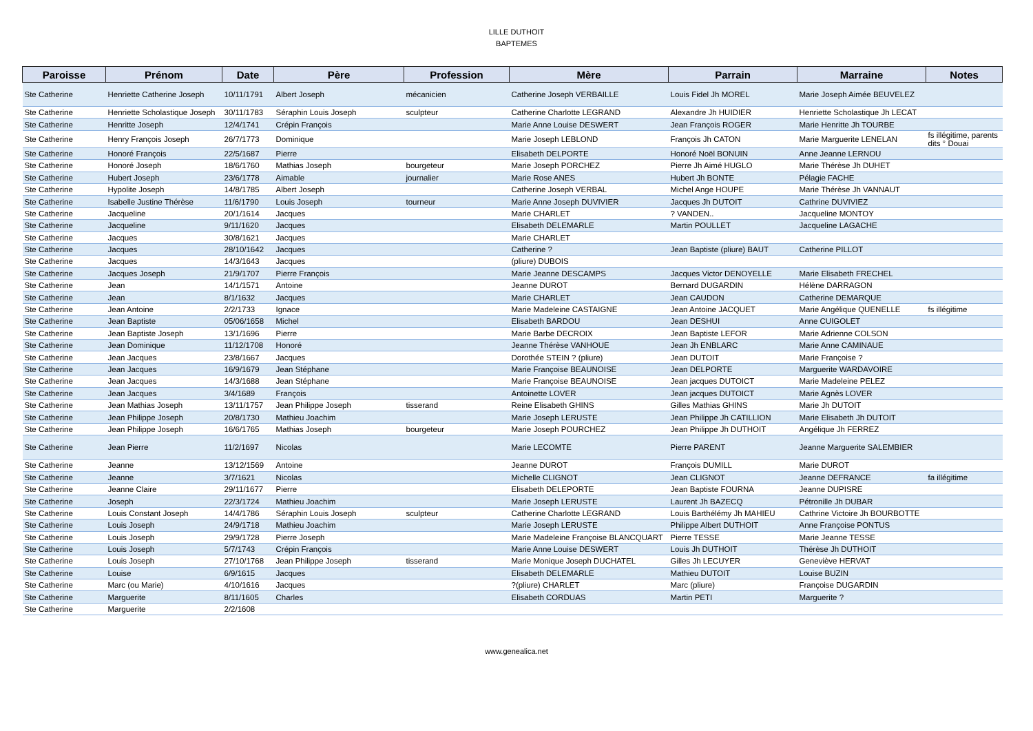LILLE DUTHOIT
BAPTEMES
| Paroisse | Prénom | Date | Père | Profession | Mère | Parrain | Marraine | Notes |
| --- | --- | --- | --- | --- | --- | --- | --- | --- |
| Ste Catherine | Henriette Catherine Joseph | 10/11/1791 | Albert Joseph | mécanicien | Catherine Joseph VERBAILLE | Louis Fidel Jh MOREL | Marie Joseph Aimée BEUVELEZ | |
| Ste Catherine | Henriette Scholastique Joseph | 30/11/1783 | Séraphin Louis Joseph | sculpteur | Catherine Charlotte LEGRAND | Alexandre Jh HUIDIER | Henriette Scholastique Jh LECAT | |
| Ste Catherine | Henritte Joseph | 12/4/1741 | Crépin François | | Marie Anne Louise DESWERT | Jean François ROGER | Marie Henritte Jh TOURBE | |
| Ste Catherine | Henry François Joseph | 26/7/1773 | Dominique | | Marie Joseph LEBLOND | François Jh CATON | Marie Marguerite LENELAN | fs illégitime, parents dits ° Douai |
| Ste Catherine | Honoré François | 22/5/1687 | Pierre | | Elisabeth DELPORTE | Honoré Noël BONUIN | Anne Jeanne LERNOU | |
| Ste Catherine | Honoré Joseph | 18/6/1760 | Mathias Joseph | bourgeteur | Marie Joseph PORCHEZ | Pierre Jh Aimé HUGLO | Marie Thérèse Jh DUHET | |
| Ste Catherine | Hubert Joseph | 23/6/1778 | Aimable | journalier | Marie Rose ANES | Hubert Jh BONTE | Pélagie FACHE | |
| Ste Catherine | Hypolite Joseph | 14/8/1785 | Albert Joseph | | Catherine Joseph VERBAL | Michel Ange HOUPE | Marie Thérèse Jh VANNAUT | |
| Ste Catherine | Isabelle Justine Thérèse | 11/6/1790 | Louis Joseph | tourneur | Marie Anne Joseph DUVIVIER | Jacques Jh DUTOIT | Cathrine DUVIVIEZ | |
| Ste Catherine | Jacqueline | 20/1/1614 | Jacques | | Marie CHARLET | ? VANDEN.. | Jacqueline MONTOY | |
| Ste Catherine | Jacqueline | 9/11/1620 | Jacques | | Elisabeth DELEMARLE | Martin POULLET | Jacqueline LAGACHE | |
| Ste Catherine | Jacques | 30/8/1621 | Jacques | | Marie CHARLET | | | |
| Ste Catherine | Jacques | 28/10/1642 | Jacques | | Catherine ? | Jean Baptiste (pliure) BAUT | Catherine PILLOT | |
| Ste Catherine | Jacques | 14/3/1643 | Jacques | | (pliure) DUBOIS | | | |
| Ste Catherine | Jacques Joseph | 21/9/1707 | Pierre François | | Marie Jeanne DESCAMPS | Jacques Victor DENOYELLE | Marie Elisabeth FRECHEL | |
| Ste Catherine | Jean | 14/1/1571 | Antoine | | Jeanne DUROT | Bernard DUGARDIN | Hélène DARRAGON | |
| Ste Catherine | Jean | 8/1/1632 | Jacques | | Marie CHARLET | Jean CAUDON | Catherine DEMARQUE | |
| Ste Catherine | Jean Antoine | 2/2/1733 | Ignace | | Marie Madeleine CASTAIGNE | Jean Antoine JACQUET | Marie Angélique QUENELLE | fs illégitime |
| Ste Catherine | Jean Baptiste | 05/06/1658 | Michel | | Elisabeth BARDOU | Jean DESHUI | Anne CUIGOLET | |
| Ste Catherine | Jean Baptiste Joseph | 13/1/1696 | Pierre | | Marie Barbe DECROIX | Jean Baptiste LEFOR | Marie Adrienne COLSON | |
| Ste Catherine | Jean Dominique | 11/12/1708 | Honoré | | Jeanne Thérèse VANHOUE | Jean Jh ENBLARC | Marie Anne CAMINAUE | |
| Ste Catherine | Jean Jacques | 23/8/1667 | Jacques | | Dorothée STEIN ? (pliure) | Jean DUTOIT | Marie Françoise ? | |
| Ste Catherine | Jean Jacques | 16/9/1679 | Jean Stéphane | | Marie Françoise BEAUNOISE | Jean DELPORTE | Marguerite WARDAVOIRE | |
| Ste Catherine | Jean Jacques | 14/3/1688 | Jean Stéphane | | Marie Françoise BEAUNOISE | Jean jacques DUTOICT | Marie Madeleine PELEZ | |
| Ste Catherine | Jean Jacques | 3/4/1689 | François | | Antoinette LOVER | Jean jacques DUTOICT | Marie Agnès LOVER | |
| Ste Catherine | Jean Mathias Joseph | 13/11/1757 | Jean Philippe Joseph | tisserand | Reine Elisabeth GHINS | Gilles Mathias GHINS | Marie Jh DUTOIT | |
| Ste Catherine | Jean Philippe Joseph | 20/8/1730 | Mathieu Joachim | | Marie Joseph LERUSTE | Jean Philippe Jh CATILLION | Marie Elisabeth Jh DUTOIT | |
| Ste Catherine | Jean Philippe Joseph | 16/6/1765 | Mathias Joseph | bourgeteur | Marie Joseph POURCHEZ | Jean Philippe Jh DUTHOIT | Angélique Jh FERREZ | |
| Ste Catherine | Jean Pierre | 11/2/1697 | Nicolas | | Marie LECOMTE | Pierre PARENT | Jeanne Marguerite SALEMBIER | |
| Ste Catherine | Jeanne | 13/12/1569 | Antoine | | Jeanne DUROT | François DUMILL | Marie DUROT | |
| Ste Catherine | Jeanne | 3/7/1621 | Nicolas | | Michelle CLIGNOT | Jean CLIGNOT | Jeanne DEFRANCE | fa illégitime |
| Ste Catherine | Jeanne Claire | 29/11/1677 | Pierre | | Elisabeth DELEPORTE | Jean Baptiste FOURNA | Jeanne DUPISRE | |
| Ste Catherine | Joseph | 22/3/1724 | Mathieu Joachim | | Marie Joseph LERUSTE | Laurent Jh BAZECQ | Pétronille Jh DUBAR | |
| Ste Catherine | Louis Constant Joseph | 14/4/1786 | Séraphin Louis Joseph | sculpteur | Catherine Charlotte LEGRAND | Louis Barthélémy Jh MAHIEU | Cathrine Victoire Jh BOURBOTTE | |
| Ste Catherine | Louis Joseph | 24/9/1718 | Mathieu Joachim | | Marie Joseph LERUSTE | Philippe Albert DUTHOIT | Anne Françoise PONTUS | |
| Ste Catherine | Louis Joseph | 29/9/1728 | Pierre Joseph | | Marie Madeleine Françoise BLANCQUART | Pierre TESSE | Marie Jeanne TESSE | |
| Ste Catherine | Louis Joseph | 5/7/1743 | Crépin François | | Marie Anne Louise DESWERT | Louis Jh DUTHOIT | Thérèse Jh DUTHOIT | |
| Ste Catherine | Louis Joseph | 27/10/1768 | Jean Philippe Joseph | tisserand | Marie Monique Joseph DUCHATEL | Gilles Jh LECUYER | Geneviève HERVAT | |
| Ste Catherine | Louise | 6/9/1615 | Jacques | | Elisabeth DELEMARLE | Mathieu DUTOIT | Louise BUZIN | |
| Ste Catherine | Marc (ou Marie) | 4/10/1616 | Jacques | | ?(pliure) CHARLET | Marc (pliure) | Françoise DUGARDIN | |
| Ste Catherine | Marguerite | 8/11/1605 | Charles | | Elisabeth CORDUAS | Martin PETI | Marguerite ? | |
| Ste Catherine | Marguerite | 2/2/1608 | | | | | | |
www.genealica.net